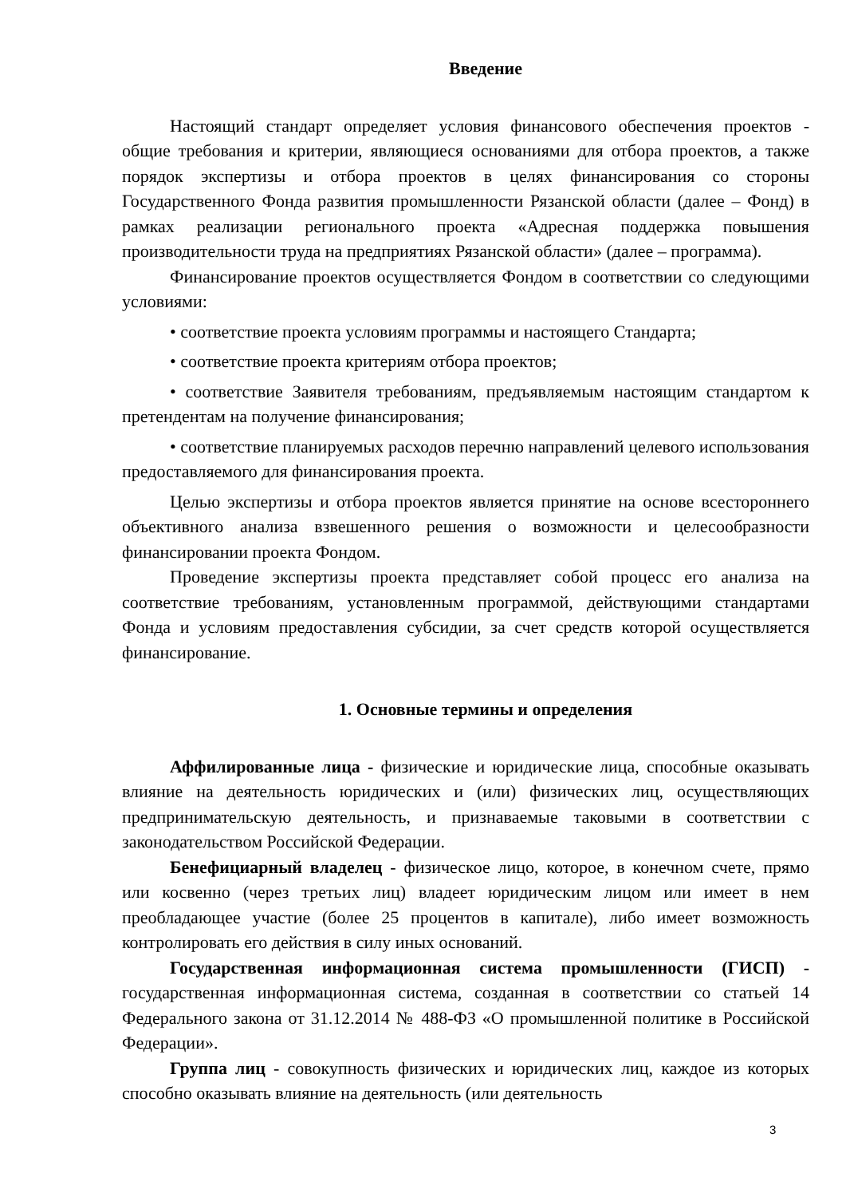Введение
Настоящий стандарт определяет условия финансового обеспечения проектов - общие требования и критерии, являющиеся основаниями для отбора проектов, а также порядок экспертизы и отбора проектов в целях финансирования со стороны Государственного Фонда развития промышленности Рязанской области (далее – Фонд) в рамках реализации регионального проекта «Адресная поддержка повышения производительности труда на предприятиях Рязанской области» (далее – программа).
Финансирование проектов осуществляется Фондом в соответствии со следующими условиями:
• соответствие проекта условиям программы и настоящего Стандарта;
• соответствие проекта критериям отбора проектов;
• соответствие Заявителя требованиям, предъявляемым настоящим стандартом к претендентам на получение финансирования;
• соответствие планируемых расходов перечню направлений целевого использования предоставляемого для финансирования проекта.
Целью экспертизы и отбора проектов является принятие на основе всестороннего объективного анализа взвешенного решения о возможности и целесообразности финансировании проекта Фондом.
Проведение экспертизы проекта представляет собой процесс его анализа на соответствие требованиям, установленным программой, действующими стандартами Фонда и условиям предоставления субсидии, за счет средств которой осуществляется финансирование.
1. Основные термины и определения
Аффилированные лица - физические и юридические лица, способные оказывать влияние на деятельность юридических и (или) физических лиц, осуществляющих предпринимательскую деятельность, и признаваемые таковыми в соответствии с законодательством Российской Федерации.
Бенефициарный владелец - физическое лицо, которое, в конечном счете, прямо или косвенно (через третьих лиц) владеет юридическим лицом или имеет в нем преобладающее участие (более 25 процентов в капитале), либо имеет возможность контролировать его действия в силу иных оснований.
Государственная информационная система промышленности (ГИСП) - государственная информационная система, созданная в соответствии со статьей 14 Федерального закона от 31.12.2014 № 488-ФЗ «О промышленной политике в Российской Федерации».
Группа лиц - совокупность физических и юридических лиц, каждое из которых способно оказывать влияние на деятельность (или деятельность
3